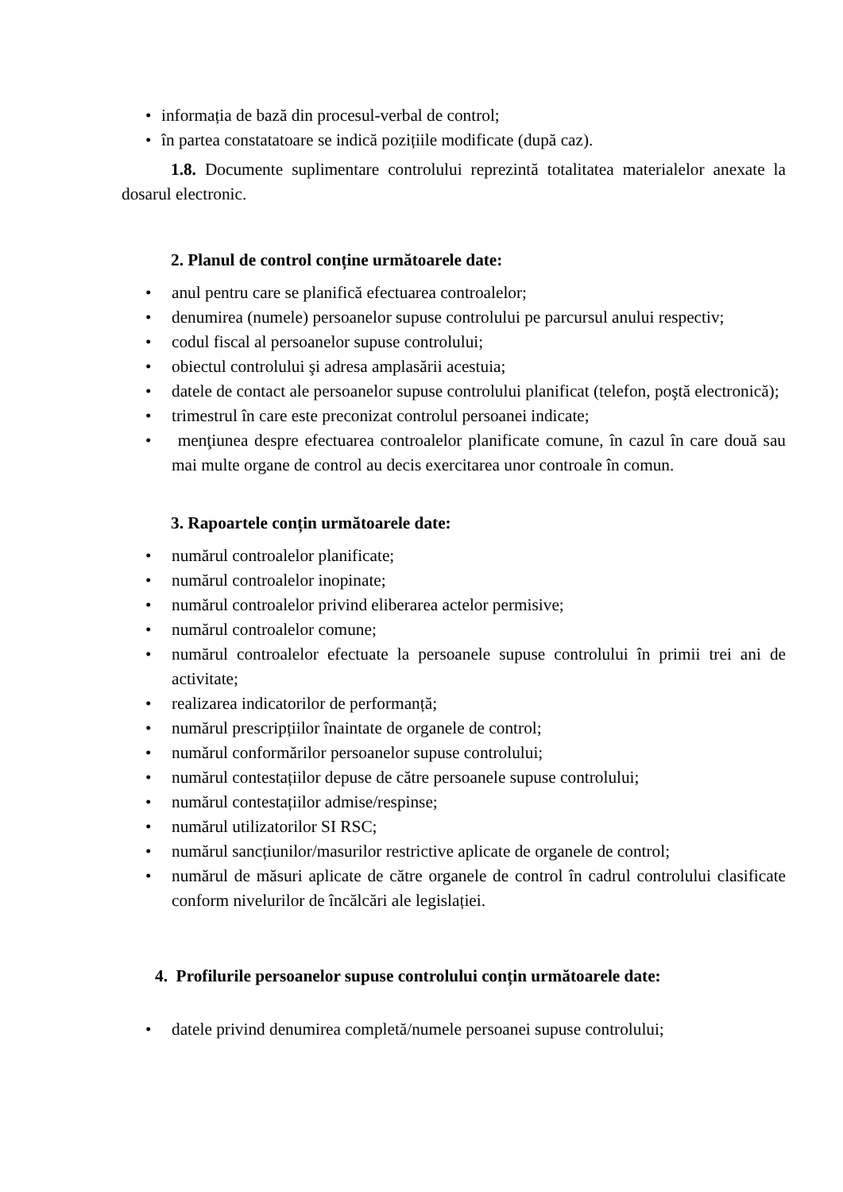• informația de bază din procesul-verbal de control;
• în partea constatatoare se indică pozițiile modificate (după caz).
1.8. Documente suplimentare controlului reprezintă totalitatea materialelor anexate la dosarul electronic.
2. Planul de control conține următoarele date:
• anul pentru care se planifică efectuarea controalelor;
• denumirea (numele) persoanelor supuse controlului pe parcursul anului respectiv;
• codul fiscal al persoanelor supuse controlului;
• obiectul controlului şi adresa amplasării acestuia;
• datele de contact ale persoanelor supuse controlului planificat (telefon, poştă electronică);
• trimestrul în care este preconizat controlul persoanei indicate;
• menţiunea despre efectuarea controalelor planificate comune, în cazul în care două sau mai multe organe de control au decis exercitarea unor controale în comun.
3. Rapoartele conțin următoarele date:
• numărul controalelor planificate;
• numărul controalelor inopinate;
• numărul controalelor privind eliberarea actelor permisive;
• numărul controalelor comune;
• numărul controalelor efectuate la persoanele supuse controlului în primii trei ani de activitate;
• realizarea indicatorilor de performanță;
• numărul prescripțiilor înaintate de organele de control;
• numărul conformărilor persoanelor supuse controlului;
• numărul contestațiilor depuse de către persoanele supuse controlului;
• numărul contestațiilor admise/respinse;
• numărul utilizatorilor SI RSC;
• numărul sancțiunilor/masurilor restrictive aplicate de organele de control;
• numărul de măsuri aplicate de către organele de control în cadrul controlului clasificate conform nivelurilor de încălcări ale legislației.
4. Profilurile persoanelor supuse controlului conțin următoarele date:
• datele privind denumirea completă/numele persoanei supuse controlului;